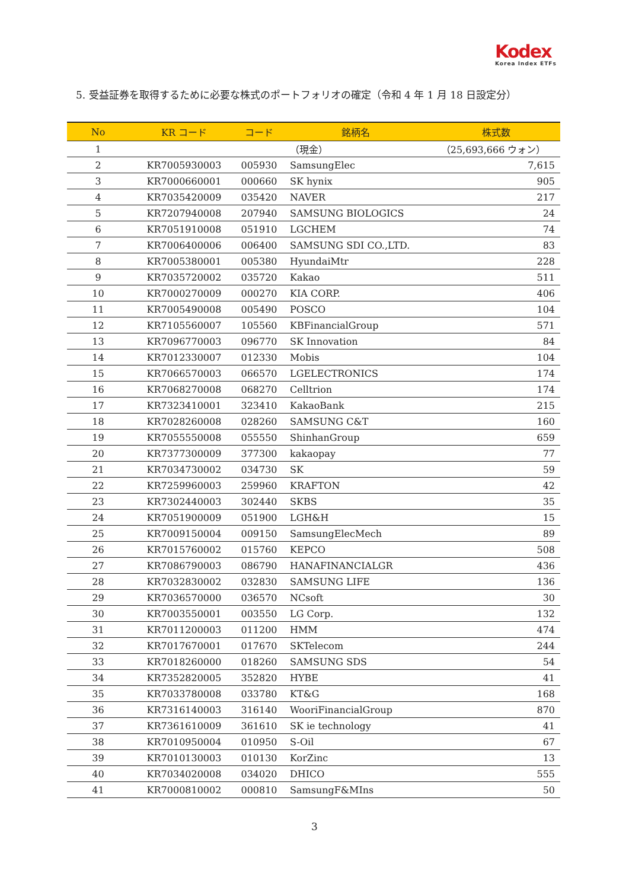Kodex
Korea Index ETFs
5. 受益証券を取得するために必要な株式のポートフォリオの確定（令和 4 年 1 月 18 日設定分）
| No | KR コード | コード | 銘柄名 | 株式数 |
| --- | --- | --- | --- | --- |
| 1 | | | （現金） | （25,693,666 ウォン） |
| 2 | KR7005930003 | 005930 | SamsungElec | 7,615 |
| 3 | KR7000660001 | 000660 | SK hynix | 905 |
| 4 | KR7035420009 | 035420 | NAVER | 217 |
| 5 | KR7207940008 | 207940 | SAMSUNG BIOLOGICS | 24 |
| 6 | KR7051910008 | 051910 | LGCHEM | 74 |
| 7 | KR7006400006 | 006400 | SAMSUNG SDI CO.,LTD. | 83 |
| 8 | KR7005380001 | 005380 | HyundaiMtr | 228 |
| 9 | KR7035720002 | 035720 | Kakao | 511 |
| 10 | KR7000270009 | 000270 | KIA CORP. | 406 |
| 11 | KR7005490008 | 005490 | POSCO | 104 |
| 12 | KR7105560007 | 105560 | KBFinancialGroup | 571 |
| 13 | KR7096770003 | 096770 | SK Innovation | 84 |
| 14 | KR7012330007 | 012330 | Mobis | 104 |
| 15 | KR7066570003 | 066570 | LGELECTRONICS | 174 |
| 16 | KR7068270008 | 068270 | Celltrion | 174 |
| 17 | KR7323410001 | 323410 | KakaoBank | 215 |
| 18 | KR7028260008 | 028260 | SAMSUNG C&T | 160 |
| 19 | KR7055550008 | 055550 | ShinhanGroup | 659 |
| 20 | KR7377300009 | 377300 | kakaopay | 77 |
| 21 | KR7034730002 | 034730 | SK | 59 |
| 22 | KR7259960003 | 259960 | KRAFTON | 42 |
| 23 | KR7302440003 | 302440 | SKBS | 35 |
| 24 | KR7051900009 | 051900 | LGH&H | 15 |
| 25 | KR7009150004 | 009150 | SamsungElecMech | 89 |
| 26 | KR7015760002 | 015760 | KEPCO | 508 |
| 27 | KR7086790003 | 086790 | HANAFINANCIALGR | 436 |
| 28 | KR7032830002 | 032830 | SAMSUNG LIFE | 136 |
| 29 | KR7036570000 | 036570 | NCsoft | 30 |
| 30 | KR7003550001 | 003550 | LG Corp. | 132 |
| 31 | KR7011200003 | 011200 | HMM | 474 |
| 32 | KR7017670001 | 017670 | SKTelecom | 244 |
| 33 | KR7018260000 | 018260 | SAMSUNG SDS | 54 |
| 34 | KR7352820005 | 352820 | HYBE | 41 |
| 35 | KR7033780008 | 033780 | KT&G | 168 |
| 36 | KR7316140003 | 316140 | WooriFinancialGroup | 870 |
| 37 | KR7361610009 | 361610 | SK ie technology | 41 |
| 38 | KR7010950004 | 010950 | S-Oil | 67 |
| 39 | KR7010130003 | 010130 | KorZinc | 13 |
| 40 | KR7034020008 | 034020 | DHICO | 555 |
| 41 | KR7000810002 | 000810 | SamsungF&MIns | 50 |
3